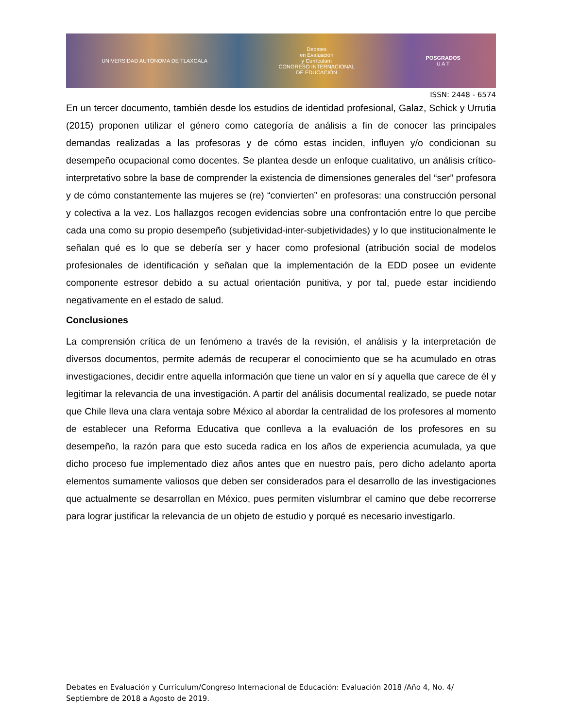UNIVERSIDAD AUTÓNOMA DE TLAXCALA
Debates
en Evaluación
y Currículum
CONGRESO INTERNACIONAL
DE EDUCACIÓN
POSGRADOS
U A T
ISSN: 2448 - 6574
En un tercer documento, también desde los estudios de identidad profesional, Galaz, Schick y Urrutia (2015) proponen utilizar el género como categoría de análisis a fin de conocer las principales demandas realizadas a las profesoras y de cómo estas inciden, influyen y/o condicionan su desempeño ocupacional como docentes. Se plantea desde un enfoque cualitativo, un análisis crítico-interpretativo sobre la base de comprender la existencia de dimensiones generales del “ser” profesora y de cómo constantemente las mujeres se (re) “convierten” en profesoras: una construcción personal y colectiva a la vez. Los hallazgos recogen evidencias sobre una confrontación entre lo que percibe cada una como su propio desempeño (subjetividad-inter-subjetividades) y lo que institucionalmente le señalan qué es lo que se debería ser y hacer como profesional (atribución social de modelos profesionales de identificación y señalan que la implementación de la EDD posee un evidente componente estresor debido a su actual orientación punitiva, y por tal, puede estar incidiendo negativamente en el estado de salud.
Conclusiones
La comprensión crítica de un fenómeno a través de la revisión, el análisis y la interpretación de diversos documentos, permite además de recuperar el conocimiento que se ha acumulado en otras investigaciones, decidir entre aquella información que tiene un valor en sí y aquella que carece de él y legitimar la relevancia de una investigación. A partir del análisis documental realizado, se puede notar que Chile lleva una clara ventaja sobre México al abordar la centralidad de los profesores al momento de establecer una Reforma Educativa que conlleva a la evaluación de los profesores en su desempeño, la razón para que esto suceda radica en los años de experiencia acumulada, ya que dicho proceso fue implementado diez años antes que en nuestro país, pero dicho adelanto aporta elementos sumamente valiosos que deben ser considerados para el desarrollo de las investigaciones que actualmente se desarrollan en México, pues permiten vislumbrar el camino que debe recorrerse para lograr justificar la relevancia de un objeto de estudio y porqué es necesario investigarlo.
Debates en Evaluación y Currículum/Congreso Internacional de Educación: Evaluación 2018 /Año 4, No. 4/ Septiembre de 2018 a Agosto de 2019.